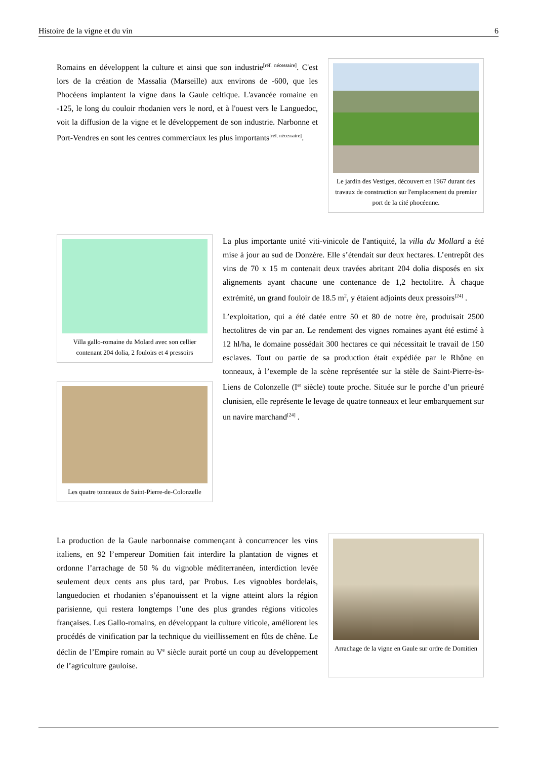Histoire de la vigne et du vin 6
Romains en développent la culture et ainsi que son industrie<sup>[réf. nécessaire]</sup>. C'est lors de la création de Massalia (Marseille) aux environs de -600, que les Phocéens implantent la vigne dans la Gaule celtique. L'avancée romaine en -125, le long du couloir rhodanien vers le nord, et à l'ouest vers le Languedoc, voit la diffusion de la vigne et le développement de son industrie. Narbonne et Port-Vendres en sont les centres commerciaux les plus importants<sup>[réf. nécessaire]</sup>.
Le jardin des Vestiges, découvert en 1967 durant des travaux de construction sur l'emplacement du premier port de la cité phocéenne.
Villa gallo-romaine du Molard avec son cellier contenant 204 dolia, 2 fouloirs et 4 pressoirs
Les quatre tonneaux de Saint-Pierre-de-Colonzelle
La plus importante unité viti-vinicole de l'antiquité, la villa du Mollard a été mise à jour au sud de Donzère. Elle s’étendait sur deux hectares. L’entrepôt des vins de 70 x 15 m contenait deux travées abritant 204 dolia disposés en six alignements ayant chacune une contenance de 1,2 hectolitre. À chaque extrémité, un grand fouloir de 18.5 m<sup>2</sup>, y étaient adjoints deux pressoirs<sup>[24]</sup> .
L’exploitation, qui a été datée entre 50 et 80 de notre ère, produisait 2500 hectolitres de vin par an. Le rendement des vignes romaines ayant été estimé à 12 hl/ha, le domaine possédait 300 hectares ce qui nécessitait le travail de 150 esclaves. Tout ou partie de sa production était expédiée par le Rhône en tonneaux, à l’exemple de la scène représentée sur la stèle de Saint-Pierre-ès-Liens de Colonzelle (I<sup>er</sup> siècle) toute proche. Située sur le porche d’un prieuré clunisien, elle représente le levage de quatre tonneaux et leur embarquement sur un navire marchand<sup>[24]</sup> .
La production de la Gaule narbonnaise commençant à concurrencer les vins italiens, en 92 l’empereur Domitien fait interdire la plantation de vignes et ordonne l’arrachage de 50 % du vignoble méditerranéen, interdiction levée seulement deux cents ans plus tard, par Probus. Les vignobles bordelais, languedocien et rhodanien s’épanouissent et la vigne atteint alors la région parisienne, qui restera longtemps l’une des plus grandes régions viticoles françaises. Les Gallo-romains, en développant la culture viticole, améliorent les procédés de vinification par la technique du vieillissement en fûts de chêne. Le déclin de l’Empire romain au V<sup>e</sup> siècle aurait porté un coup au développement de l’agriculture gauloise.
Arrachage de la vigne en Gaule sur ordre de Domitien